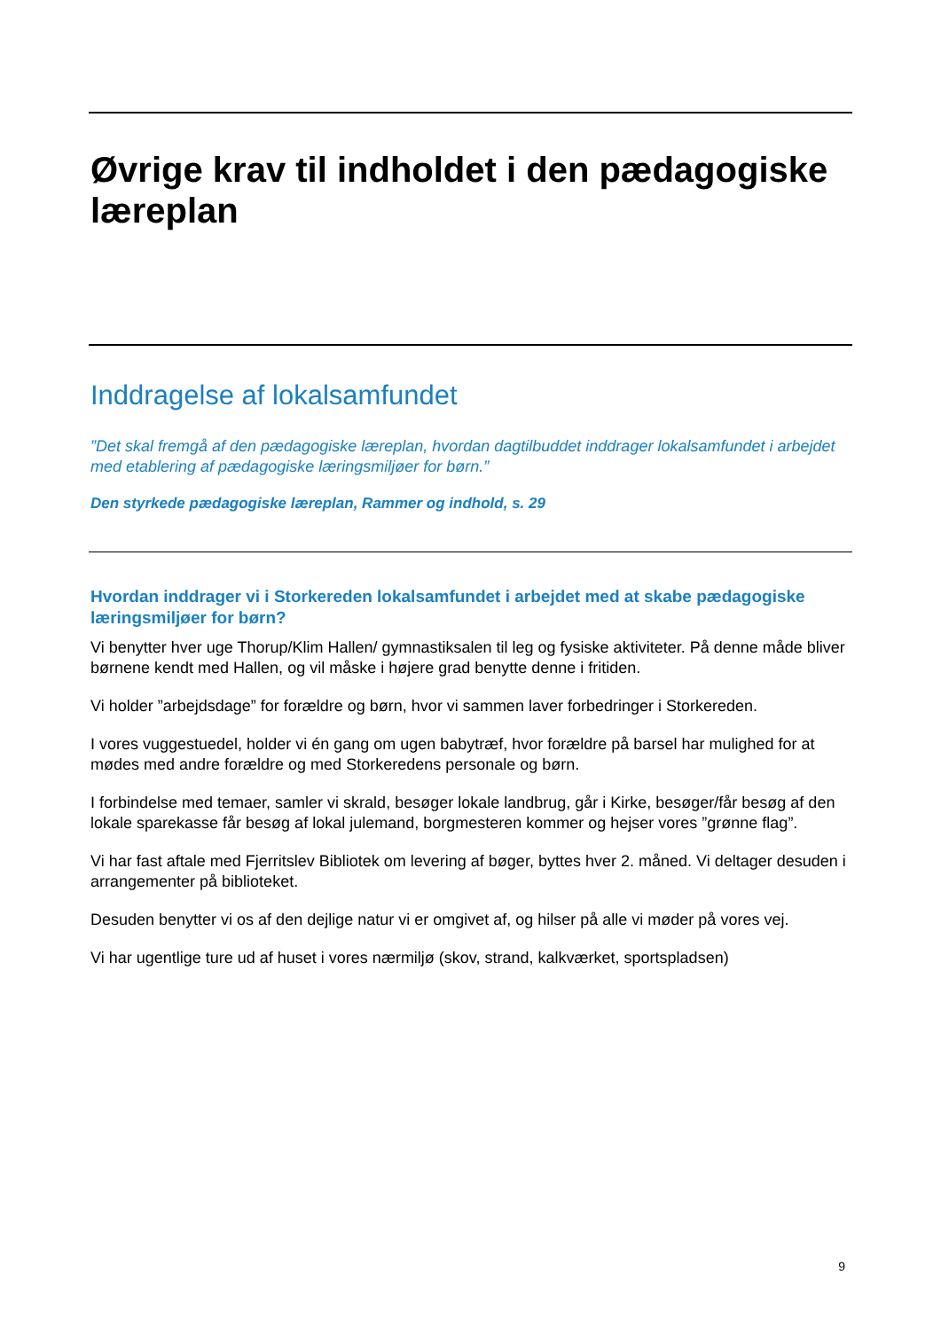Øvrige krav til indholdet i den pædagogiske læreplan
Inddragelse af lokalsamfundet
”Det skal fremgå af den pædagogiske læreplan, hvordan dagtilbuddet inddrager lokalsamfundet i arbejdet med etablering af pædagogiske læringsmiljøer for børn.”
Den styrkede pædagogiske læreplan, Rammer og indhold, s. 29
Hvordan inddrager vi i Storkereden lokalsamfundet i arbejdet med at skabe pædagogiske læringsmiljøer for børn?
Vi benytter hver uge Thorup/Klim Hallen/ gymnastiksalen til leg og fysiske aktiviteter. På denne måde bliver børnene kendt med Hallen, og vil måske i højere grad benytte denne i fritiden.
Vi holder ”arbejdsdage” for forældre og børn, hvor vi sammen laver forbedringer i Storkereden.
I vores vuggestuedel, holder vi én gang om ugen babytræf, hvor forældre på barsel har mulighed for at mødes med andre forældre og med Storkeredens personale og børn.
I forbindelse med temaer, samler vi skrald, besøger lokale landbrug, går i Kirke, besøger/får besøg af den lokale sparekasse får besøg af lokal julemand, borgmesteren kommer og hejser vores ”grønne flag”.
Vi har fast aftale med Fjerritslev Bibliotek om levering af bøger, byttes hver 2. måned. Vi deltager desuden i arrangementer på biblioteket.
Desuden benytter vi os af den dejlige natur vi er omgivet af, og hilser på alle vi møder på vores vej.
Vi har ugentlige ture ud af huset i vores nærmiljø (skov, strand, kalkværket, sportspladsen)
9